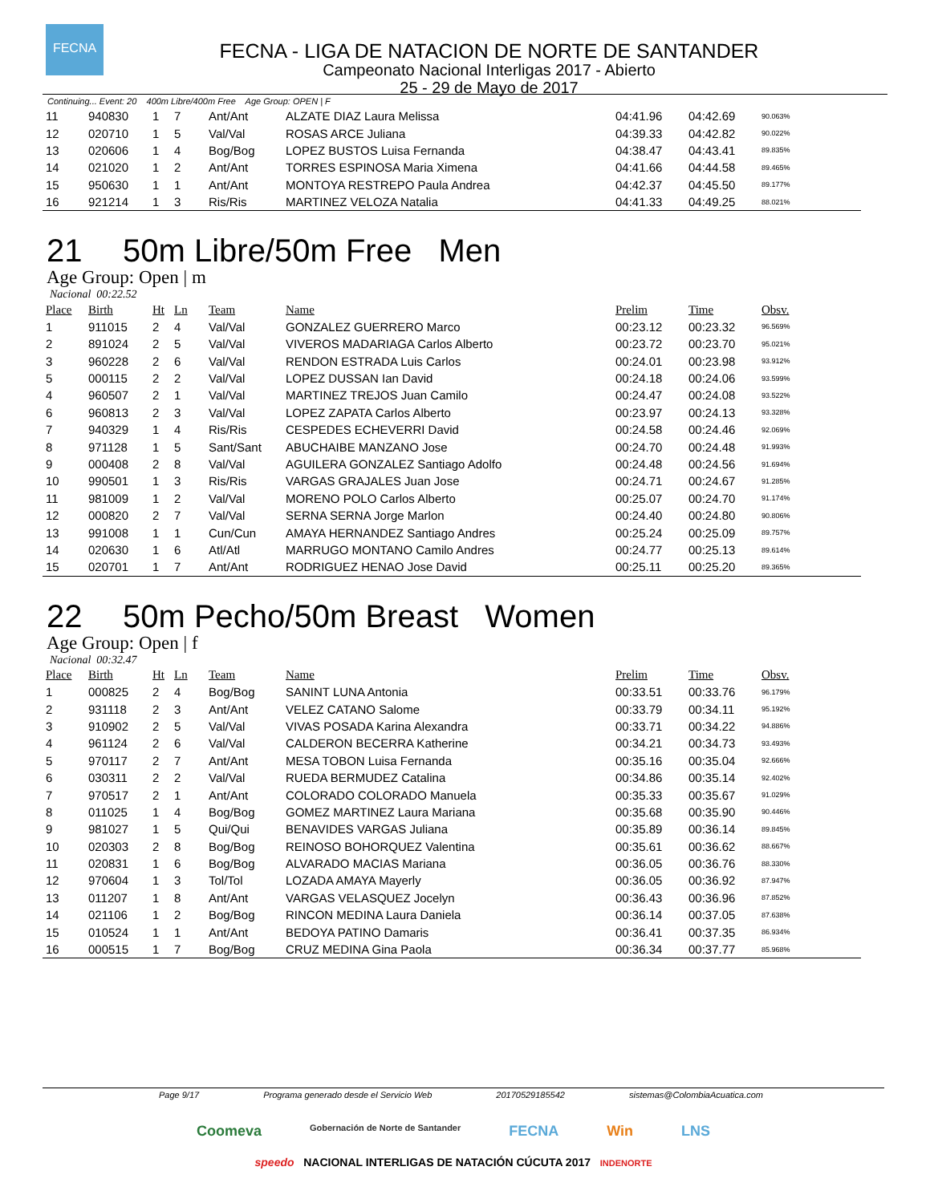FECNA
FECNA - LIGA DE NATACION DE NORTE DE SANTANDER
Campeonato Nacional Interligas 2017 - Abierto
25 - 29 de Mayo de 2017
Continuing... Event: 20 400m Libre/400m Free Age Group: OPEN | F
| 11 | 940830 | 1 | 7 | Ant/Ant | ALZATE DIAZ Laura Melissa | 04:41.96 | 04:42.69 | 90.063% |
| 12 | 020710 | 1 | 5 | Val/Val | ROSAS ARCE Juliana | 04:39.33 | 04:42.82 | 90.022% |
| 13 | 020606 | 1 | 4 | Bog/Bog | LOPEZ BUSTOS Luisa Fernanda | 04:38.47 | 04:43.41 | 89.835% |
| 14 | 021020 | 1 | 2 | Ant/Ant | TORRES ESPINOSA Maria Ximena | 04:41.66 | 04:44.58 | 89.465% |
| 15 | 950630 | 1 | 1 | Ant/Ant | MONTOYA RESTREPO Paula Andrea | 04:42.37 | 04:45.50 | 89.177% |
| 16 | 921214 | 1 | 3 | Ris/Ris | MARTINEZ VELOZA Natalia | 04:41.33 | 04:49.25 | 88.021% |
21 50m Libre/50m Free Men
Age Group: Open | m
Nacional 00:22.52
| Place | Birth | Ht | Ln | Team | Name | Prelim | Time | Obsv. |
| --- | --- | --- | --- | --- | --- | --- | --- | --- |
| 1 | 911015 | 2 | 4 | Val/Val | GONZALEZ GUERRERO Marco | 00:23.12 | 00:23.32 | 96.569% |
| 2 | 891024 | 2 | 5 | Val/Val | VIVEROS MADARIAGA Carlos Alberto | 00:23.72 | 00:23.70 | 95.021% |
| 3 | 960228 | 2 | 6 | Val/Val | RENDON ESTRADA Luis Carlos | 00:24.01 | 00:23.98 | 93.912% |
| 5 | 000115 | 2 | 2 | Val/Val | LOPEZ DUSSAN Ian David | 00:24.18 | 00:24.06 | 93.599% |
| 4 | 960507 | 2 | 1 | Val/Val | MARTINEZ TREJOS Juan Camilo | 00:24.47 | 00:24.08 | 93.522% |
| 6 | 960813 | 2 | 3 | Val/Val | LOPEZ ZAPATA Carlos Alberto | 00:23.97 | 00:24.13 | 93.328% |
| 7 | 940329 | 1 | 4 | Ris/Ris | CESPEDES ECHEVERRI David | 00:24.58 | 00:24.46 | 92.069% |
| 8 | 971128 | 1 | 5 | Sant/Sant | ABUCHAIBE MANZANO Jose | 00:24.70 | 00:24.48 | 91.993% |
| 9 | 000408 | 2 | 8 | Val/Val | AGUILERA GONZALEZ Santiago Adolfo | 00:24.48 | 00:24.56 | 91.694% |
| 10 | 990501 | 1 | 3 | Ris/Ris | VARGAS GRAJALES Juan Jose | 00:24.71 | 00:24.67 | 91.285% |
| 11 | 981009 | 1 | 2 | Val/Val | MORENO POLO Carlos Alberto | 00:25.07 | 00:24.70 | 91.174% |
| 12 | 000820 | 2 | 7 | Val/Val | SERNA SERNA Jorge Marlon | 00:24.40 | 00:24.80 | 90.806% |
| 13 | 991008 | 1 | 1 | Cun/Cun | AMAYA HERNANDEZ Santiago Andres | 00:25.24 | 00:25.09 | 89.757% |
| 14 | 020630 | 1 | 6 | Atl/Atl | MARRUGO MONTANO Camilo Andres | 00:24.77 | 00:25.13 | 89.614% |
| 15 | 020701 | 1 | 7 | Ant/Ant | RODRIGUEZ HENAO Jose David | 00:25.11 | 00:25.20 | 89.365% |
22 50m Pecho/50m Breast Women
Age Group: Open | f
Nacional 00:32.47
| Place | Birth | Ht | Ln | Team | Name | Prelim | Time | Obsv. |
| --- | --- | --- | --- | --- | --- | --- | --- | --- |
| 1 | 000825 | 2 | 4 | Bog/Bog | SANINT LUNA Antonia | 00:33.51 | 00:33.76 | 96.179% |
| 2 | 931118 | 2 | 3 | Ant/Ant | VELEZ CATANO Salome | 00:33.79 | 00:34.11 | 95.192% |
| 3 | 910902 | 2 | 5 | Val/Val | VIVAS POSADA Karina Alexandra | 00:33.71 | 00:34.22 | 94.886% |
| 4 | 961124 | 2 | 6 | Val/Val | CALDERON BECERRA Katherine | 00:34.21 | 00:34.73 | 93.493% |
| 5 | 970117 | 2 | 7 | Ant/Ant | MESA TOBON Luisa Fernanda | 00:35.16 | 00:35.04 | 92.666% |
| 6 | 030311 | 2 | 2 | Val/Val | RUEDA BERMUDEZ Catalina | 00:34.86 | 00:35.14 | 92.402% |
| 7 | 970517 | 2 | 1 | Ant/Ant | COLORADO COLORADO Manuela | 00:35.33 | 00:35.67 | 91.029% |
| 8 | 011025 | 1 | 4 | Bog/Bog | GOMEZ MARTINEZ Laura Mariana | 00:35.68 | 00:35.90 | 90.446% |
| 9 | 981027 | 1 | 5 | Qui/Qui | BENAVIDES VARGAS Juliana | 00:35.89 | 00:36.14 | 89.845% |
| 10 | 020303 | 2 | 8 | Bog/Bog | REINOSO BOHORQUEZ Valentina | 00:35.61 | 00:36.62 | 88.667% |
| 11 | 020831 | 1 | 6 | Bog/Bog | ALVARADO MACIAS Mariana | 00:36.05 | 00:36.76 | 88.330% |
| 12 | 970604 | 1 | 3 | Tol/Tol | LOZADA AMAYA Mayerly | 00:36.05 | 00:36.92 | 87.947% |
| 13 | 011207 | 1 | 8 | Ant/Ant | VARGAS VELASQUEZ Jocelyn | 00:36.43 | 00:36.96 | 87.852% |
| 14 | 021106 | 1 | 2 | Bog/Bog | RINCON MEDINA Laura Daniela | 00:36.14 | 00:37.05 | 87.638% |
| 15 | 010524 | 1 | 1 | Ant/Ant | BEDOYA PATINO Damaris | 00:36.41 | 00:37.35 | 86.934% |
| 16 | 000515 | 1 | 7 | Bog/Bog | CRUZ MEDINA Gina Paola | 00:36.34 | 00:37.77 | 85.968% |
Page 9/17 Programa generado desde el Servicio Web 20170529185542 sistemas@ColombiaAcuatica.com
Coomeva Gobernación de Norte de Santander FECNA Win LNS
speedo NACIONAL INTERLIGAS DE NATACIÓN CÚCUTA 2017 INDENORTE